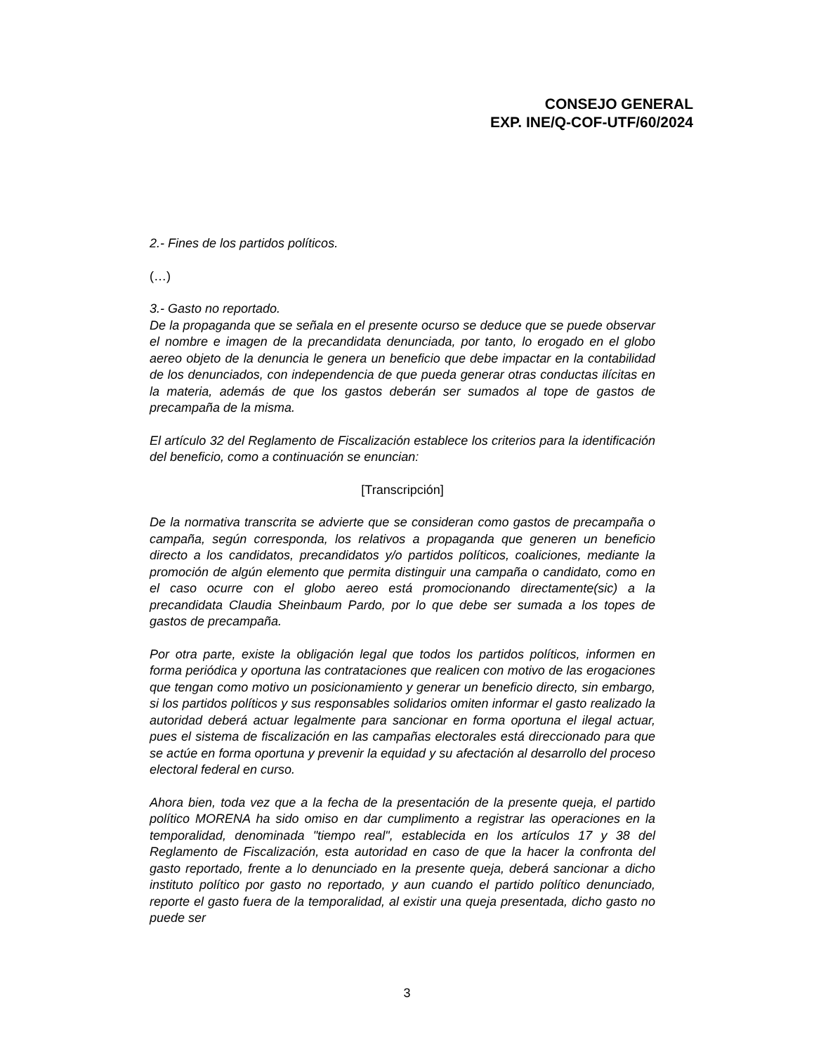CONSEJO GENERAL
EXP. INE/Q-COF-UTF/60/2024
2.- Fines de los partidos políticos.
(…)
3.- Gasto no reportado.
De la propaganda que se señala en el presente ocurso se deduce que se puede observar el nombre e imagen de la precandidata denunciada, por tanto, lo erogado en el globo aereo objeto de la denuncia le genera un beneficio que debe impactar en la contabilidad de los denunciados, con independencia de que pueda generar otras conductas ilícitas en la materia, además de que los gastos deberán ser sumados al tope de gastos de precampaña de la misma.
El artículo 32 del Reglamento de Fiscalización establece los criterios para la identificación del beneficio, como a continuación se enuncian:
[Transcripción]
De la normativa transcrita se advierte que se consideran como gastos de precampaña o campaña, según corresponda, los relativos a propaganda que generen un beneficio directo a los candidatos, precandidatos y/o partidos políticos, coaliciones, mediante la promoción de algún elemento que permita distinguir una campaña o candidato, como en el caso ocurre con el globo aereo está promocionando directamente(sic) a la precandidata Claudia Sheinbaum Pardo, por lo que debe ser sumada a los topes de gastos de precampaña.
Por otra parte, existe la obligación legal que todos los partidos políticos, informen en forma periódica y oportuna las contrataciones que realicen con motivo de las erogaciones que tengan como motivo un posicionamiento y generar un beneficio directo, sin embargo, si los partidos políticos y sus responsables solidarios omiten informar el gasto realizado la autoridad deberá actuar legalmente para sancionar en forma oportuna el ilegal actuar, pues el sistema de fiscalización en las campañas electorales está direccionado para que se actúe en forma oportuna y prevenir la equidad y su afectación al desarrollo del proceso electoral federal en curso.
Ahora bien, toda vez que a la fecha de la presentación de la presente queja, el partido político MORENA ha sido omiso en dar cumplimento a registrar las operaciones en la temporalidad, denominada "tiempo real", establecida en los artículos 17 y 38 del Reglamento de Fiscalización, esta autoridad en caso de que la hacer la confronta del gasto reportado, frente a lo denunciado en la presente queja, deberá sancionar a dicho instituto político por gasto no reportado, y aun cuando el partido político denunciado, reporte el gasto fuera de la temporalidad, al existir una queja presentada, dicho gasto no puede ser
3